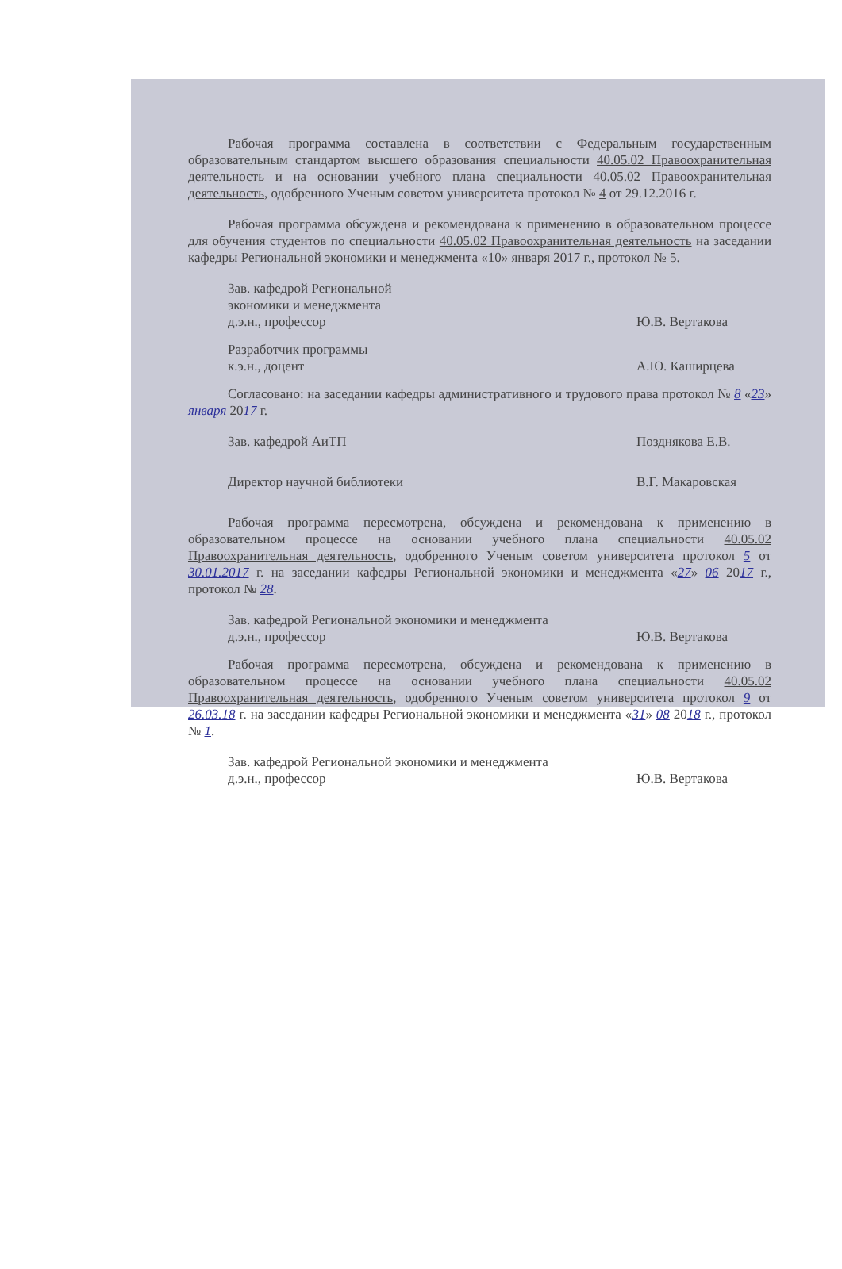Рабочая программа составлена в соответствии с Федеральным государственным образовательным стандартом высшего образования специальности 40.05.02 Правоохранительная деятельность и на основании учебного плана специальности 40.05.02 Правоохранительная деятельность, одобренного Ученым советом университета протокол № 4 от 29.12.2016 г.
Рабочая программа обсуждена и рекомендована к применению в образовательном процессе для обучения студентов по специальности 40.05.02 Правоохранительная деятельность на заседании кафедры Региональной экономики и менеджмента «10» января 2017 г., протокол № 5.
Зав. кафедрой Региональной
экономики и менеджмента
д.э.н., профессор
Ю.В. Вертакова
Разработчик программы
к.э.н., доцент
А.Ю. Каширцева
Согласовано: на заседании кафедры административного и трудового права протокол № 8 «23» января 2017 г.
Зав. кафедрой АиТП Позднякова Е.В.
Директор научной библиотеки В.Г. Макаровская
Рабочая программа пересмотрена, обсуждена и рекомендована к применению в образовательном процессе на основании учебного плана специальности 40.05.02 Правоохранительная деятельность, одобренного Ученым советом университета протокол 5 от 30.01.2017 г. на заседании кафедры Региональной экономики и менеджмента «27» 06 2017 г., протокол № 28.
Зав. кафедрой Региональной экономики и менеджмента
д.э.н., профессор
Ю.В. Вертакова
Рабочая программа пересмотрена, обсуждена и рекомендована к применению в образовательном процессе на основании учебного плана специальности 40.05.02 Правоохранительная деятельность, одобренного Ученым советом университета протокол 9 от 26.03.18 г. на заседании кафедры Региональной экономики и менеджмента «31» 08 2018 г., протокол № 1.
Зав. кафедрой Региональной экономики и менеджмента
д.э.н., профессор
Ю.В. Вертакова